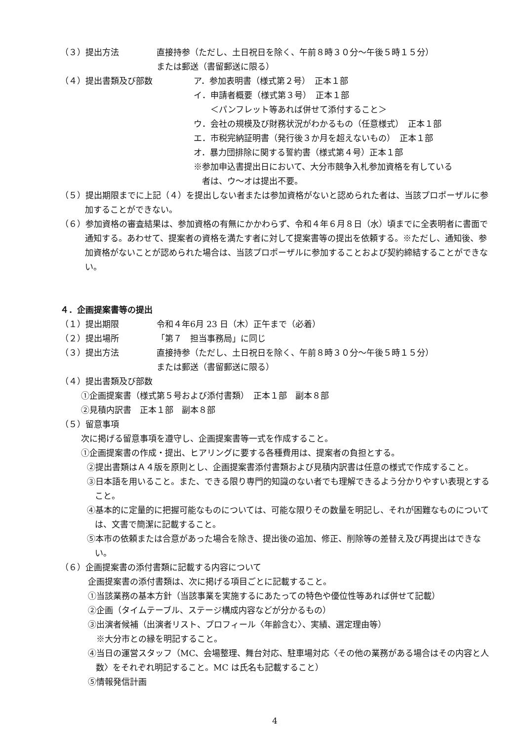（３）提出方法 直接持参（ただし、土日祝日を除く、午前８時３０分～午後５時１５分）
または郵送（書留郵送に限る）
（４）提出書類及び部数 ア．参加表明書（様式第２号）　正本１部
イ．申請者概要（様式第３号）　正本１部
　　＜パンフレット等あれば併せて添付すること＞
ウ．会社の規模及び財務状況がわかるもの（任意様式）　正本１部
エ．市税完納証明書（発行後３か月を超えないもの）　正本１部
オ．暴力団排除に関する誓約書（様式第４号）正本１部
※参加申込書提出日において、大分市競争入札参加資格を有している
　者は、ウ～オは提出不要。
（５）提出期限までに上記（４）を提出しない者または参加資格がないと認められた者は、当該プロポーザルに参加することができない。
（６）参加資格の審査結果は、参加資格の有無にかかわらず、令和４年６月８日（水）頃までに全表明者に書面で通知する。あわせて、提案者の資格を満たす者に対して提案書等の提出を依頼する。※ただし、通知後、参加資格がないことが認められた場合は、当該プロポーザルに参加することおよび契約締結することができない。
４．企画提案書等の提出
（１）提出期限 令和４年6月 23 日（木）正午まで（必着）
（２）提出場所 「第７　担当事務局」に同じ
（３）提出方法 直接持参（ただし、土日祝日を除く、午前８時３０分～午後５時１５分）
または郵送（書留郵送に限る）
（４）提出書類及び部数
①企画提案書（様式第５号および添付書類）　正本１部　副本８部
②見積内訳書　正本１部　副本８部
（５）留意事項
次に掲げる留意事項を遵守し、企画提案書等一式を作成すること。
①企画提案書の作成・提出、ヒアリングに要する各種費用は、提案者の負担とする。
②提出書類はＡ４版を原則とし、企画提案書添付書類および見積内訳書は任意の様式で作成すること。
③日本語を用いること。また、できる限り専門的知識のない者でも理解できるよう分かりやすい表現とすること。
④基本的に定量的に把握可能なものについては、可能な限りその数量を明記し、それが困難なものについては、文書で簡潔に記載すること。
⑤本市の依頼または合意があった場合を除き、提出後の追加、修正、削除等の差替え及び再提出はできない。
（６）企画提案書の添付書類に記載する内容について
企画提案書の添付書類は、次に掲げる項目ごとに記載すること。
①当該業務の基本方針（当該事業を実施するにあたっての特色や優位性等あれば併せて記載）
②企画（タイムテーブル、ステージ構成内容などが分かるもの）
③出演者候補（出演者リスト、プロフィール〈年齢含む〉、実績、選定理由等）
　※大分市との縁を明記すること。
④当日の運営スタッフ（MC、会場整理、舞台対応、駐車場対応〈その他の業務がある場合はその内容と人数〉をそれぞれ明記すること。MC は氏名も記載すること）
⑤情報発信計画
4